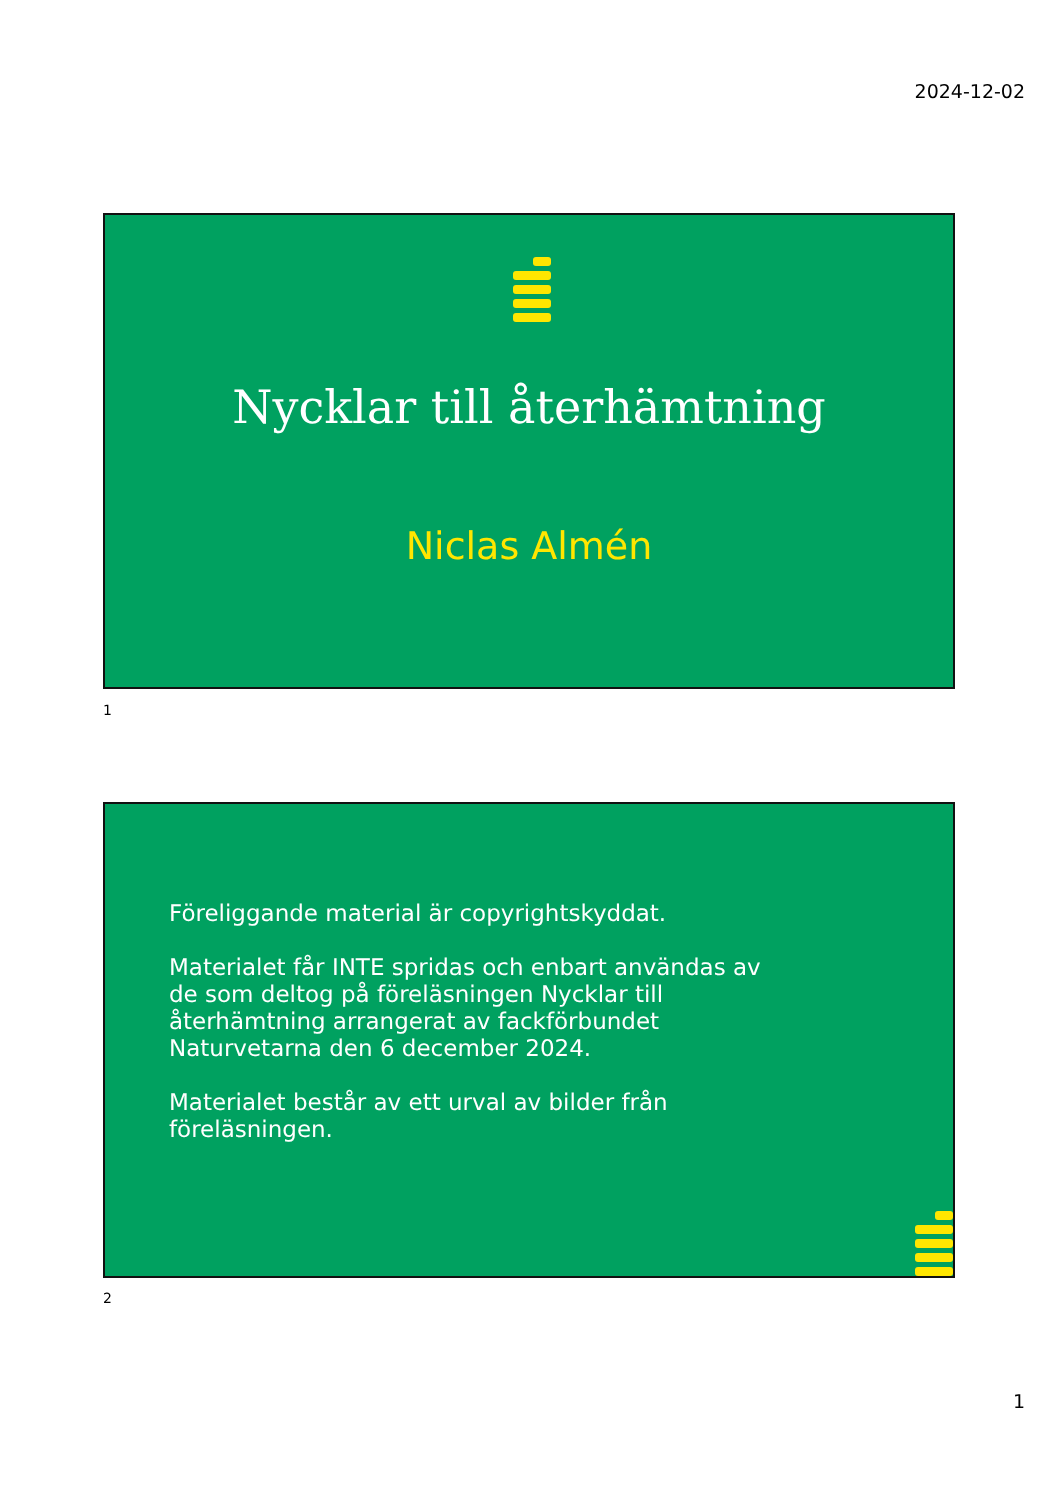2024-12-02
Nycklar till återhämtning
Niclas Almén
1
Föreliggande material är copyrightskyddat.
Materialet får INTE spridas och enbart användas av de som deltog på föreläsningen Nycklar till återhämtning arrangerat av fackförbundet Naturvetarna den 6 december 2024.
Materialet består av ett urval av bilder från föreläsningen.
2
1